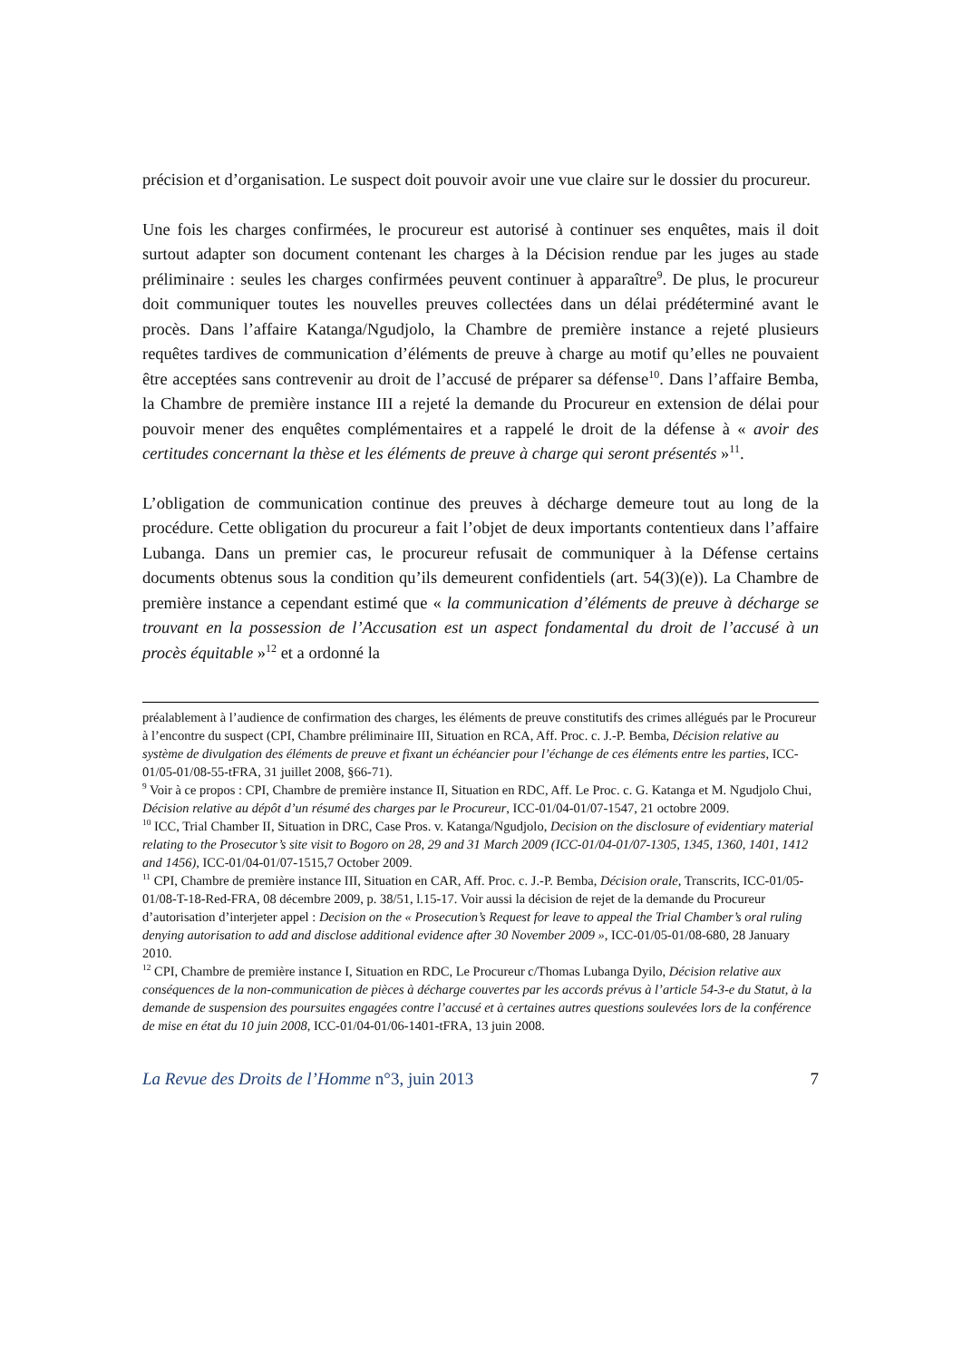précision et d’organisation. Le suspect doit pouvoir avoir une vue claire sur le dossier du procureur.
Une fois les charges confirmées, le procureur est autorisé à continuer ses enquêtes, mais il doit surtout adapter son document contenant les charges à la Décision rendue par les juges au stade préliminaire : seules les charges confirmées peuvent continuer à apparaître<sup>9</sup>. De plus, le procureur doit communiquer toutes les nouvelles preuves collectées dans un délai prédéterminé avant le procès. Dans l’affaire Katanga/Ngudjolo, la Chambre de première instance a rejeté plusieurs requêtes tardives de communication d’éléments de preuve à charge au motif qu’elles ne pouvaient être acceptées sans contrevenir au droit de l’accusé de préparer sa défense<sup>10</sup>. Dans l’affaire Bemba, la Chambre de première instance III a rejeté la demande du Procureur en extension de délai pour pouvoir mener des enquêtes complémentaires et a rappelé le droit de la défense à « avoir des certitudes concernant la thèse et les éléments de preuve à charge qui seront présentés »<sup>11</sup>.
L’obligation de communication continue des preuves à décharge demeure tout au long de la procédure. Cette obligation du procureur a fait l’objet de deux importants contentieux dans l’affaire Lubanga. Dans un premier cas, le procureur refusait de communiquer à la Défense certains documents obtenus sous la condition qu’ils demeurent confidentiels (art. 54(3)(e)). La Chambre de première instance a cependant estimé que « la communication d’éléments de preuve à décharge se trouvant en la possession de l’Accusation est un aspect fondamental du droit de l’accusé à un procès équitable »<sup>12</sup> et a ordonné la
préalablement à l’audience de confirmation des charges, les éléments de preuve constitutifs des crimes allégués par le Procureur à l’encontre du suspect (CPI, Chambre préliminaire III, Situation en RCA, Aff. Proc. c. J.-P. Bemba, Décision relative au système de divulgation des éléments de preuve et fixant un échéancier pour l’échange de ces éléments entre les parties, ICC-01/05-01/08-55-tFRA, 31 juillet 2008, §66-71).
<sup>9</sup> Voir à ce propos : CPI, Chambre de première instance II, Situation en RDC, Aff. Le Proc. c. G. Katanga et M. Ngudjolo Chui, Décision relative au dépôt d’un résumé des charges par le Procureur, ICC-01/04-01/07-1547, 21 octobre 2009.
<sup>10</sup> ICC, Trial Chamber II, Situation in DRC, Case Pros. v. Katanga/Ngudjolo, Decision on the disclosure of evidentiary material relating to the Prosecutor’s site visit to Bogoro on 28, 29 and 31 March 2009 (ICC-01/04-01/07-1305, 1345, 1360, 1401, 1412 and 1456), ICC-01/04-01/07-1515,7 October 2009.
<sup>11</sup> CPI, Chambre de première instance III, Situation en CAR, Aff. Proc. c. J.-P. Bemba, Décision orale, Transcrits, ICC-01/05-01/08-T-18-Red-FRA, 08 décembre 2009, p. 38/51, l.15-17. Voir aussi la décision de rejet de la demande du Procureur d’autorisation d’interjeter appel : Decision on the « Prosecution’s Request for leave to appeal the Trial Chamber’s oral ruling denying autorisation to add and disclose additional evidence after 30 November 2009 », ICC-01/05-01/08-680, 28 January 2010.
<sup>12</sup> CPI, Chambre de première instance I, Situation en RDC, Le Procureur c/Thomas Lubanga Dyilo, Décision relative aux conséquences de la non-communication de pièces à décharge couvertes par les accords prévus à l’article 54-3-e du Statut, à la demande de suspension des poursuites engagées contre l’accusé et à certaines autres questions soulevées lors de la conférence de mise en état du 10 juin 2008, ICC-01/04-01/06-1401-tFRA, 13 juin 2008.
La Revue des Droits de l’Homme n°3, juin 2013 7